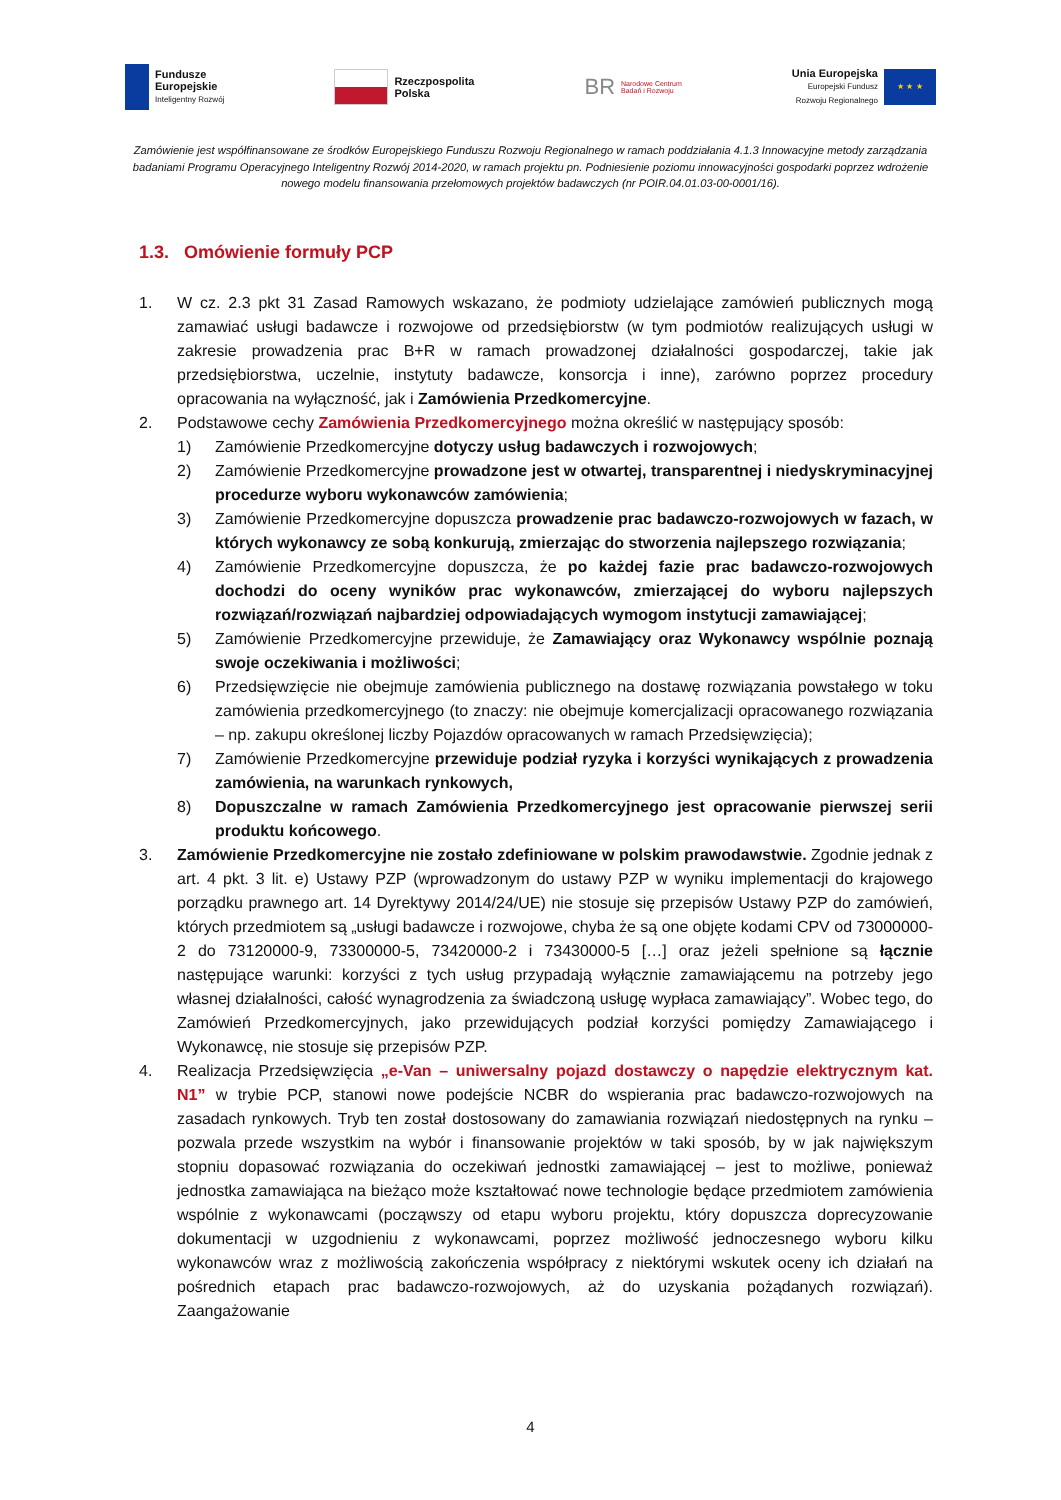Fundusze
Europejskie
Inteligentny Rozwój
Rzeczpospolita
Polska
BR Narodowe Centrum
Badań i Rozwoju
Unia Europejska
Europejski Fundusz
Rozwoju Regionalnego ★ ★ ★
Zamówienie jest współfinansowane ze środków Europejskiego Funduszu Rozwoju Regionalnego w ramach poddziałania 4.1.3 Innowacyjne metody zarządzania badaniami Programu Operacyjnego Inteligentny Rozwój 2014-2020, w ramach projektu pn. Podniesienie poziomu innowacyjności gospodarki poprzez wdrożenie nowego modelu finansowania przełomowych projektów badawczych (nr POIR.04.01.03-00-0001/16).
1.3. Omówienie formuły PCP
1. W cz. 2.3 pkt 31 Zasad Ramowych wskazano, że podmioty udzielające zamówień publicznych mogą zamawiać usługi badawcze i rozwojowe od przedsiębiorstw (w tym podmiotów realizujących usługi w zakresie prowadzenia prac B+R w ramach prowadzonej działalności gospodarczej, takie jak przedsiębiorstwa, uczelnie, instytuty badawcze, konsorcja i inne), zarówno poprzez procedury opracowania na wyłączność, jak i Zamówienia Przedkomercyjne.
2. Podstawowe cechy Zamówienia Przedkomercyjnego można określić w następujący sposób:
1) Zamówienie Przedkomercyjne dotyczy usług badawczych i rozwojowych;
2) Zamówienie Przedkomercyjne prowadzone jest w otwartej, transparentnej i niedyskryminacyjnej procedurze wyboru wykonawców zamówienia;
3) Zamówienie Przedkomercyjne dopuszcza prowadzenie prac badawczo-rozwojowych w fazach, w których wykonawcy ze sobą konkurują, zmierzając do stworzenia najlepszego rozwiązania;
4) Zamówienie Przedkomercyjne dopuszcza, że po każdej fazie prac badawczo-rozwojowych dochodzi do oceny wyników prac wykonawców, zmierzającej do wyboru najlepszych rozwiązań/rozwiązań najbardziej odpowiadających wymogom instytucji zamawiającej;
5) Zamówienie Przedkomercyjne przewiduje, że Zamawiający oraz Wykonawcy wspólnie poznają swoje oczekiwania i możliwości;
6) Przedsięwzięcie nie obejmuje zamówienia publicznego na dostawę rozwiązania powstałego w toku zamówienia przedkomercyjnego (to znaczy: nie obejmuje komercjalizacji opracowanego rozwiązania – np. zakupu określonej liczby Pojazdów opracowanych w ramach Przedsięwzięcia);
7) Zamówienie Przedkomercyjne przewiduje podział ryzyka i korzyści wynikających z prowadzenia zamówienia, na warunkach rynkowych,
8) Dopuszczalne w ramach Zamówienia Przedkomercyjnego jest opracowanie pierwszej serii produktu końcowego.
3. Zamówienie Przedkomercyjne nie zostało zdefiniowane w polskim prawodawstwie. Zgodnie jednak z art. 4 pkt. 3 lit. e) Ustawy PZP (wprowadzonym do ustawy PZP w wyniku implementacji do krajowego porządku prawnego art. 14 Dyrektywy 2014/24/UE) nie stosuje się przepisów Ustawy PZP do zamówień, których przedmiotem są „usługi badawcze i rozwojowe, chyba że są one objęte kodami CPV od 73000000-2 do 73120000-9, 73300000-5, 73420000-2 i 73430000-5 […] oraz jeżeli spełnione są łącznie następujące warunki: korzyści z tych usług przypadają wyłącznie zamawiającemu na potrzeby jego własnej działalności, całość wynagrodzenia za świadczoną usługę wypłaca zamawiający”. Wobec tego, do Zamówień Przedkomercyjnych, jako przewidujących podział korzyści pomiędzy Zamawiającego i Wykonawcę, nie stosuje się przepisów PZP.
4. Realizacja Przedsięwzięcia „e-Van – uniwersalny pojazd dostawczy o napędzie elektrycznym kat. N1” w trybie PCP, stanowi nowe podejście NCBR do wspierania prac badawczo-rozwojowych na zasadach rynkowych. Tryb ten został dostosowany do zamawiania rozwiązań niedostępnych na rynku – pozwala przede wszystkim na wybór i finansowanie projektów w taki sposób, by w jak największym stopniu dopasować rozwiązania do oczekiwań jednostki zamawiającej – jest to możliwe, ponieważ jednostka zamawiająca na bieżąco może kształtować nowe technologie będące przedmiotem zamówienia wspólnie z wykonawcami (począwszy od etapu wyboru projektu, który dopuszcza doprecyzowanie dokumentacji w uzgodnieniu z wykonawcami, poprzez możliwość jednoczesnego wyboru kilku wykonawców wraz z możliwością zakończenia współpracy z niektórymi wskutek oceny ich działań na pośrednich etapach prac badawczo-rozwojowych, aż do uzyskania pożądanych rozwiązań). Zaangażowanie
4